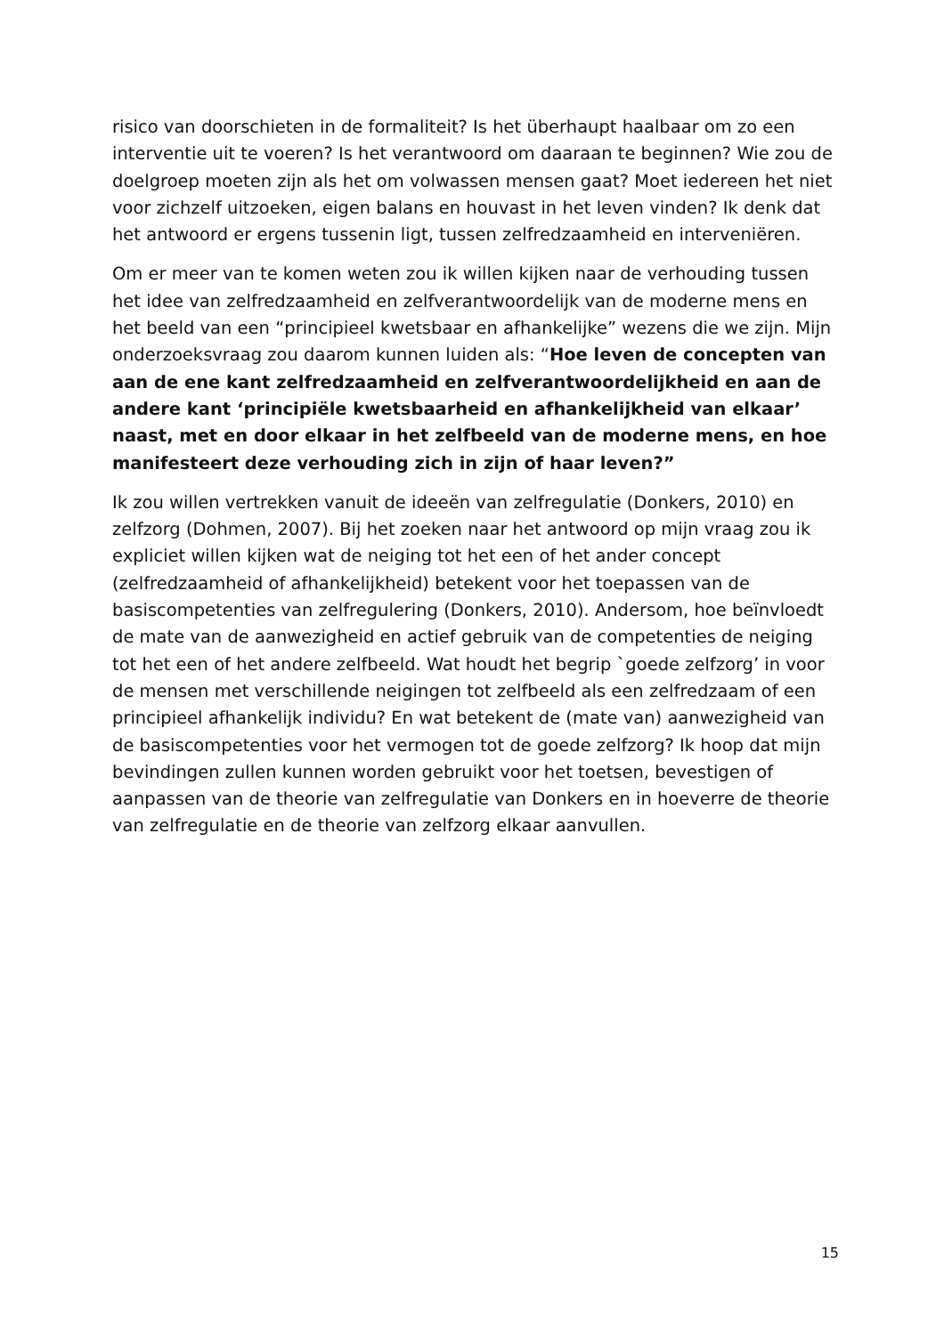risico van doorschieten in de formaliteit? Is het überhaupt haalbaar om zo een interventie uit te voeren? Is het verantwoord om daaraan te beginnen? Wie zou de doelgroep moeten zijn als het om volwassen mensen gaat? Moet iedereen het niet voor zichzelf uitzoeken, eigen balans en houvast in het leven vinden? Ik denk dat het antwoord er ergens tussenin ligt, tussen zelfredzaamheid en interveniëren.
Om er meer van te komen weten zou ik willen kijken naar de verhouding tussen het idee van zelfredzaamheid en zelfverantwoordelijk van de moderne mens en het beeld van een “principieel kwetsbaar en afhankelijke” wezens die we zijn. Mijn onderzoeksvraag zou daarom kunnen luiden als: “Hoe leven de concepten van aan de ene kant zelfredzaamheid en zelfverantwoordelijkheid en aan de andere kant ‘principiële kwetsbaarheid en afhankelijkheid van elkaar’ naast, met en door elkaar in het zelfbeeld van de moderne mens, en hoe manifesteert deze verhouding zich in zijn of haar leven?”
Ik zou willen vertrekken vanuit de ideeën van zelfregulatie (Donkers, 2010) en zelfzorg (Dohmen, 2007). Bij het zoeken naar het antwoord op mijn vraag zou ik expliciet willen kijken wat de neiging tot het een of het ander concept (zelfredzaamheid of afhankelijkheid) betekent voor het toepassen van de basiscompetenties van zelfregulering (Donkers, 2010). Andersom, hoe beïnvloedt de mate van de aanwezigheid en actief gebruik van de competenties de neiging tot het een of het andere zelfbeeld. Wat houdt het begrip `goede zelfzorg’ in voor de mensen met verschillende neigingen tot zelfbeeld als een zelfredzaam of een principieel afhankelijk individu? En wat betekent de (mate van) aanwezigheid van de basiscompetenties voor het vermogen tot de goede zelfzorg? Ik hoop dat mijn bevindingen zullen kunnen worden gebruikt voor het toetsen, bevestigen of aanpassen van de theorie van zelfregulatie van Donkers en in hoeverre de theorie van zelfregulatie en de theorie van zelfzorg elkaar aanvullen.
15